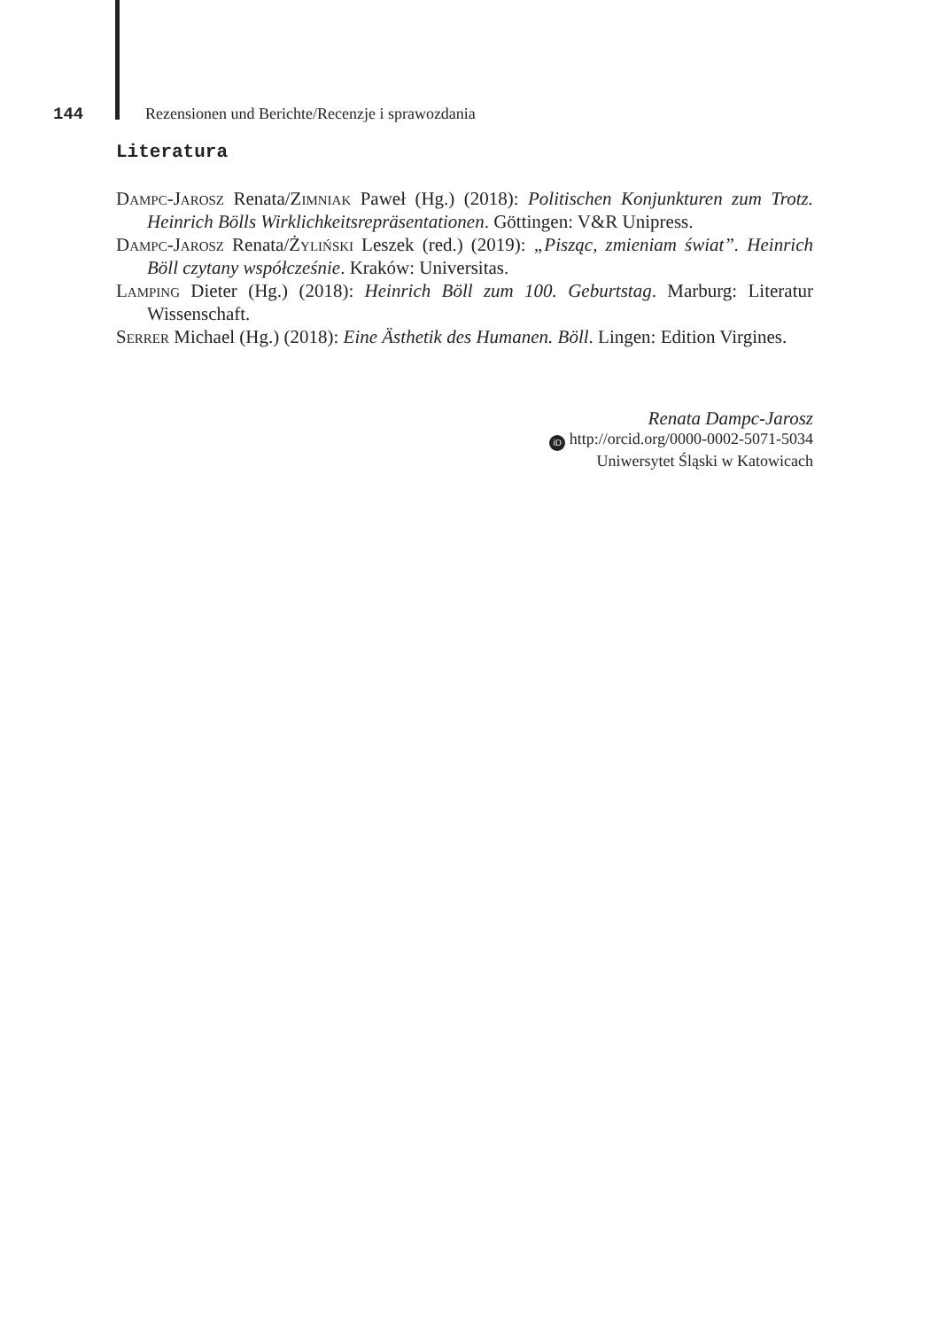144 Rezensionen und Berichte/Recenzje i sprawozdania
Literatura
Dampc-Jarosz Renata/Zimniak Paweł (Hg.) (2018): Politischen Konjunkturen zum Trotz. Heinrich Bölls Wirklichkeitsrepräsentationen. Göttingen: V&R Unipress.
Dampc-Jarosz Renata/Żyliński Leszek (red.) (2019): „Pisząc, zmieniam świat”. Heinrich Böll czytany współcześnie. Kraków: Universitas.
Lamping Dieter (Hg.) (2018): Heinrich Böll zum 100. Geburtstag. Marburg: Literatur Wissenschaft.
Serrer Michael (Hg.) (2018): Eine Ästhetik des Humanen. Böll. Lingen: Edition Virgines.
Renata Dampc-Jarosz
iD http://orcid.org/0000-0002-5071-5034
Uniwersytet Śląski w Katowicach